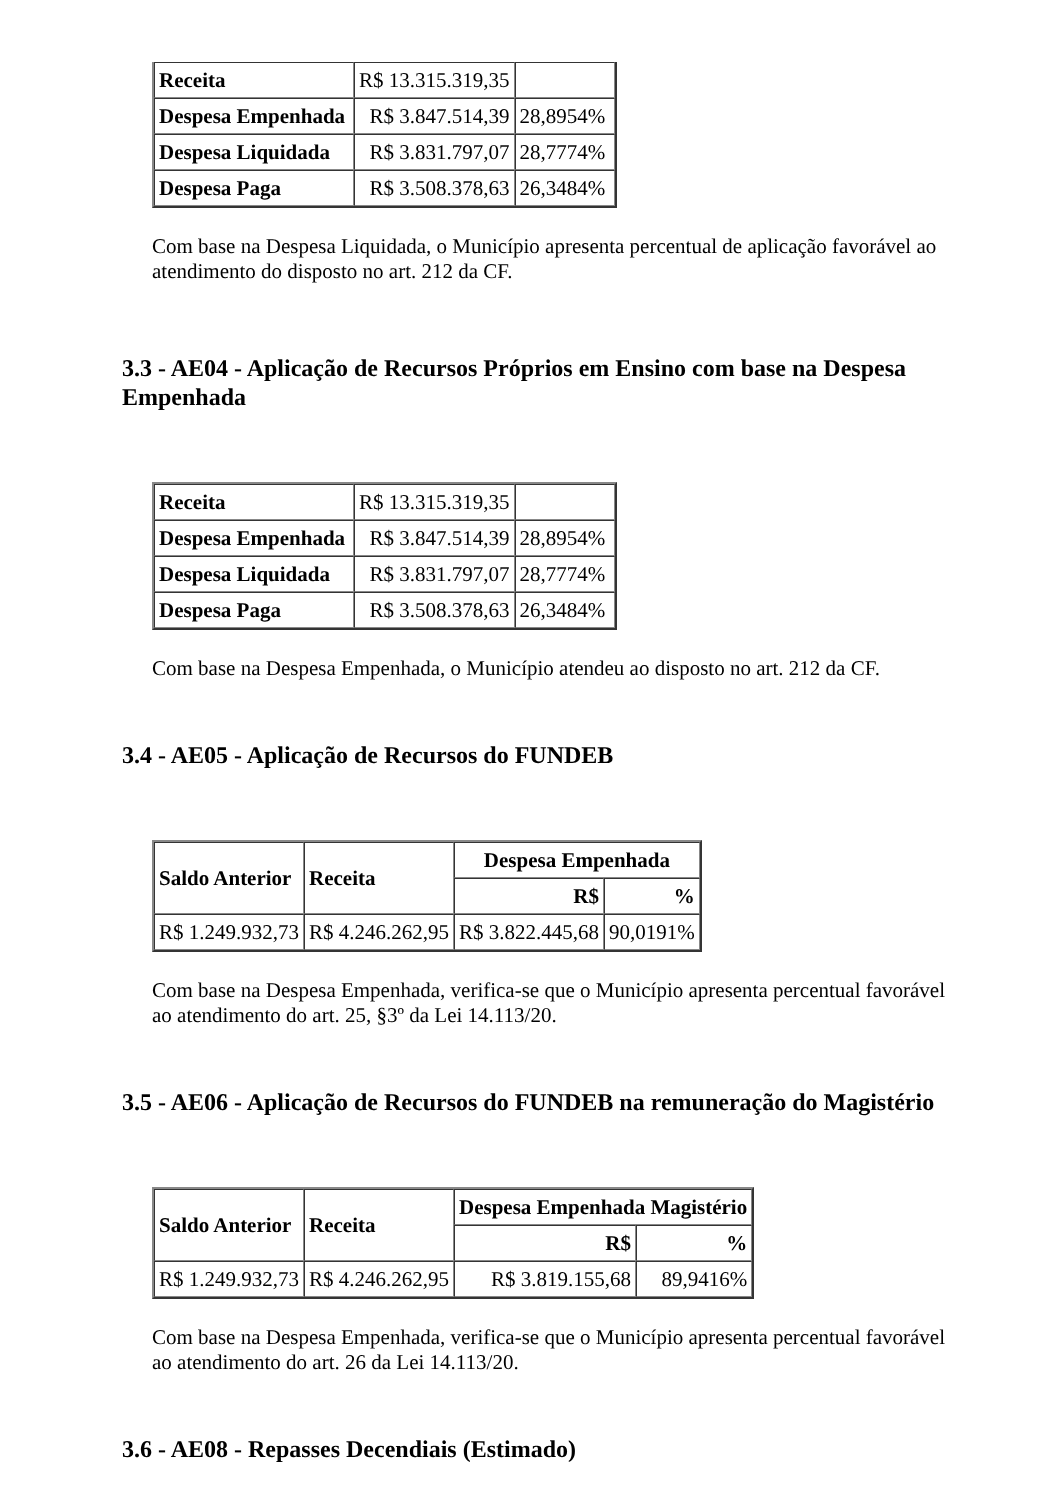| Receita | R$ 13.315.319,35 | |
| Despesa Empenhada | R$ 3.847.514,39 | 28,8954% |
| Despesa Liquidada | R$ 3.831.797,07 | 28,7774% |
| Despesa Paga | R$ 3.508.378,63 | 26,3484% |
Com base na Despesa Liquidada, o Município apresenta percentual de aplicação favorável ao atendimento do disposto no art. 212 da CF.
3.3 - AE04 - Aplicação de Recursos Próprios em Ensino com base na Despesa Empenhada
| Receita | R$ 13.315.319,35 | |
| Despesa Empenhada | R$ 3.847.514,39 | 28,8954% |
| Despesa Liquidada | R$ 3.831.797,07 | 28,7774% |
| Despesa Paga | R$ 3.508.378,63 | 26,3484% |
Com base na Despesa Empenhada, o Município atendeu ao disposto no art. 212 da CF.
3.4 - AE05 - Aplicação de Recursos do FUNDEB
| Saldo Anterior | Receita | Despesa Empenhada | |
| --- | --- | --- | --- |
| | | R$ | % |
| R$ 1.249.932,73 | R$ 4.246.262,95 | R$ 3.822.445,68 | 90,0191% |
Com base na Despesa Empenhada, verifica-se que o Município apresenta percentual favorável ao atendimento do art. 25, §3º da Lei 14.113/20.
3.5 - AE06 - Aplicação de Recursos do FUNDEB na remuneração do Magistério
| Saldo Anterior | Receita | Despesa Empenhada Magistério | |
| --- | --- | --- | --- |
| | | R$ | % |
| R$ 1.249.932,73 | R$ 4.246.262,95 | R$ 3.819.155,68 | 89,9416% |
Com base na Despesa Empenhada, verifica-se que o Município apresenta percentual favorável ao atendimento do art. 26 da Lei 14.113/20.
3.6 - AE08 - Repasses Decendiais (Estimado)